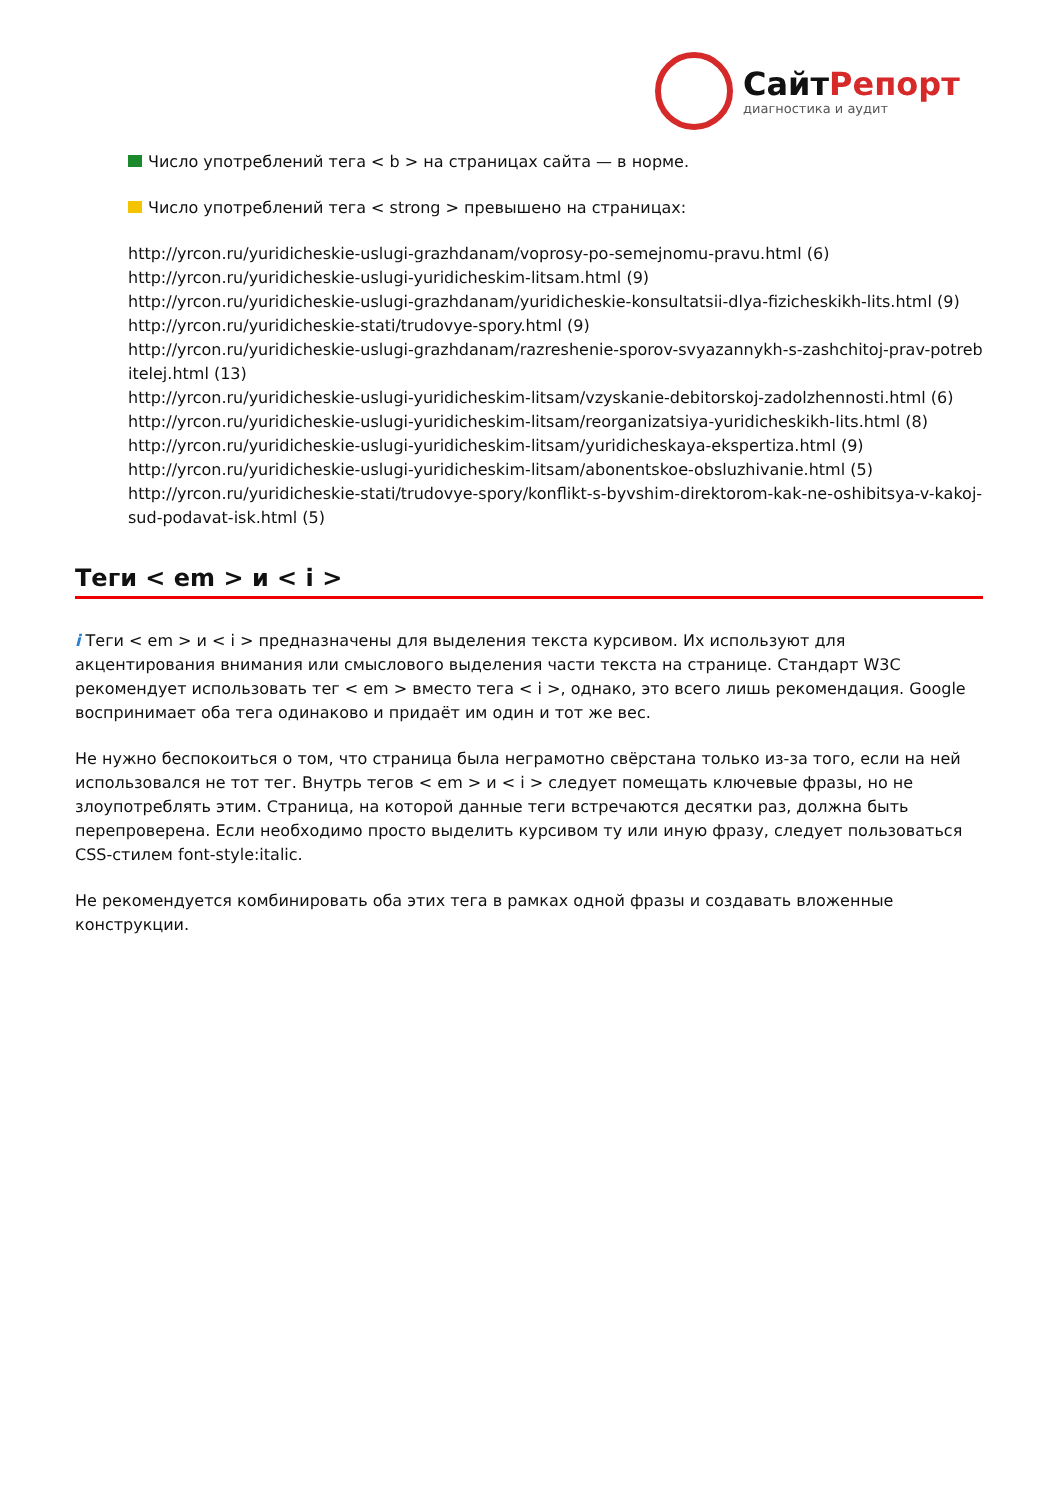СайтРепорт
диагностика и аудит
Число употреблений тега < b > на страницах сайта — в норме.
Число употреблений тега < strong > превышено на страницах:
http://yrcon.ru/yuridicheskie-uslugi-grazhdanam/voprosy-po-semejnomu-pravu.html (6)
http://yrcon.ru/yuridicheskie-uslugi-yuridicheskim-litsam.html (9)
http://yrcon.ru/yuridicheskie-uslugi-grazhdanam/yuridicheskie-konsultatsii-dlya-fizicheskikh-lits.html (9)
http://yrcon.ru/yuridicheskie-stati/trudovye-spory.html (9)
http://yrcon.ru/yuridicheskie-uslugi-grazhdanam/razreshenie-sporov-svyazannykh-s-zashchitoj-prav-potrebitelej.html (13)
http://yrcon.ru/yuridicheskie-uslugi-yuridicheskim-litsam/vzyskanie-debitorskoj-zadolzhennosti.html (6)
http://yrcon.ru/yuridicheskie-uslugi-yuridicheskim-litsam/reorganizatsiya-yuridicheskikh-lits.html (8)
http://yrcon.ru/yuridicheskie-uslugi-yuridicheskim-litsam/yuridicheskaya-ekspertiza.html (9)
http://yrcon.ru/yuridicheskie-uslugi-yuridicheskim-litsam/abonentskoe-obsluzhivanie.html (5)
http://yrcon.ru/yuridicheskie-stati/trudovye-spory/konflikt-s-byvshim-direktorom-kak-ne-oshibitsya-v-kakoj-sud-podavat-isk.html (5)
Теги < em > и < i >
i Теги < em > и < i > предназначены для выделения текста курсивом. Их используют для акцентирования внимания или смыслового выделения части текста на странице. Стандарт W3C рекомендует использовать тег < em > вместо тега < i >, однако, это всего лишь рекомендация. Google воспринимает оба тега одинаково и придаёт им один и тот же вес.
Не нужно беспокоиться о том, что страница была неграмотно свёрстана только из-за того, если на ней использовался не тот тег. Внутрь тегов < em > и < i > следует помещать ключевые фразы, но не злоупотреблять этим. Страница, на которой данные теги встречаются десятки раз, должна быть перепроверена. Если необходимо просто выделить курсивом ту или иную фразу, следует пользоваться CSS-стилем font-style:italic.
Не рекомендуется комбинировать оба этих тега в рамках одной фразы и создавать вложенные конструкции.